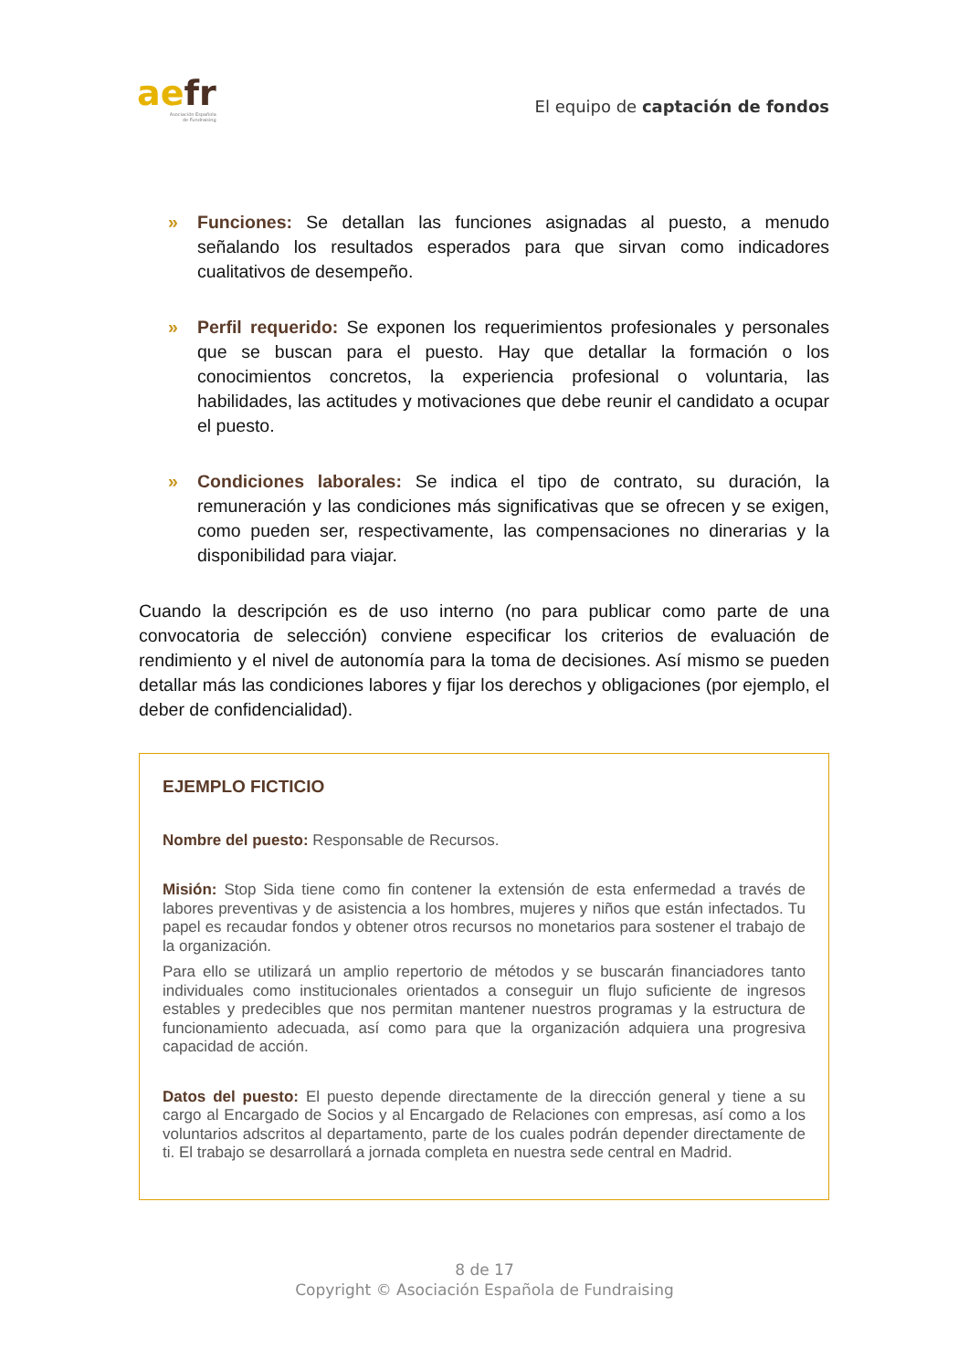ae fr
Asociación Española
de Fundraising
El equipo de captación de fondos
» Funciones: Se detallan las funciones asignadas al puesto, a menudo señalando los resultados esperados para que sirvan como indicadores cualitativos de desempeño.
» Perfil requerido: Se exponen los requerimientos profesionales y personales que se buscan para el puesto. Hay que detallar la formación o los conocimientos concretos, la experiencia profesional o voluntaria, las habilidades, las actitudes y motivaciones que debe reunir el candidato a ocupar el puesto.
» Condiciones laborales: Se indica el tipo de contrato, su duración, la remuneración y las condiciones más significativas que se ofrecen y se exigen, como pueden ser, respectivamente, las compensaciones no dinerarias y la disponibilidad para viajar.
Cuando la descripción es de uso interno (no para publicar como parte de una convocatoria de selección) conviene especificar los criterios de evaluación de rendimiento y el nivel de autonomía para la toma de decisiones. Así mismo se pueden detallar más las condiciones labores y fijar los derechos y obligaciones (por ejemplo, el deber de confidencialidad).
EJEMPLO FICTICIO
Nombre del puesto: Responsable de Recursos.
Misión: Stop Sida tiene como fin contener la extensión de esta enfermedad a través de labores preventivas y de asistencia a los hombres, mujeres y niños que están infectados. Tu papel es recaudar fondos y obtener otros recursos no monetarios para sostener el trabajo de la organización.
Para ello se utilizará un amplio repertorio de métodos y se buscarán financiadores tanto individuales como institucionales orientados a conseguir un flujo suficiente de ingresos estables y predecibles que nos permitan mantener nuestros programas y la estructura de funcionamiento adecuada, así como para que la organización adquiera una progresiva capacidad de acción.
Datos del puesto: El puesto depende directamente de la dirección general y tiene a su cargo al Encargado de Socios y al Encargado de Relaciones con empresas, así como a los voluntarios adscritos al departamento, parte de los cuales podrán depender directamente de ti. El trabajo se desarrollará a jornada completa en nuestra sede central en Madrid.
8 de 17
Copyright © Asociación Española de Fundraising